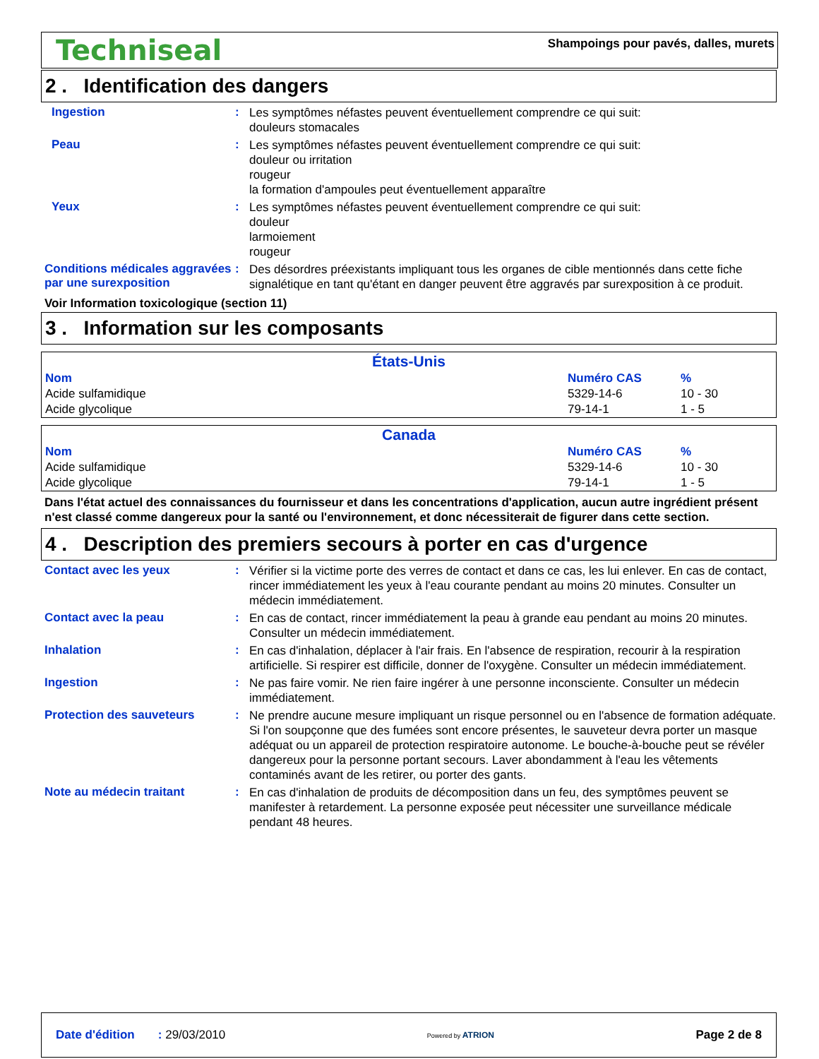Techniseal
Shampoings pour pavés, dalles, murets
2 . Identification des dangers
Ingestion :
Les symptômes néfastes peuvent éventuellement comprendre ce qui suit:
douleurs stomacales
Peau :
Les symptômes néfastes peuvent éventuellement comprendre ce qui suit:
douleur ou irritation
rougeur
la formation d'ampoules peut éventuellement apparaître
Yeux :
Les symptômes néfastes peuvent éventuellement comprendre ce qui suit:
douleur
larmoiement
rougeur
Conditions médicales aggravées par une surexposition
:
Des désordres préexistants impliquant tous les organes de cible mentionnés dans cette fiche signalétique en tant qu'étant en danger peuvent être aggravés par surexposition à ce produit.
Voir Information toxicologique (section 11)
3 . Information sur les composants
| États-Unis | | |
| --- | --- | --- |
| Nom | Numéro CAS | % |
| Acide sulfamidique | 5329-14-6 | 10 - 30 |
| Acide glycolique | 79-14-1 | 1 - 5 |
| Canada | | |
| --- | --- | --- |
| Nom | Numéro CAS | % |
| Acide sulfamidique | 5329-14-6 | 10 - 30 |
| Acide glycolique | 79-14-1 | 1 - 5 |
Dans l'état actuel des connaissances du fournisseur et dans les concentrations d'application, aucun autre ingrédient présent n'est classé comme dangereux pour la santé ou l'environnement, et donc nécessiterait de figurer dans cette section.
4 . Description des premiers secours à porter en cas d'urgence
Contact avec les yeux :
Vérifier si la victime porte des verres de contact et dans ce cas, les lui enlever. En cas de contact, rincer immédiatement les yeux à l'eau courante pendant au moins 20 minutes. Consulter un médecin immédiatement.
Contact avec la peau :
En cas de contact, rincer immédiatement la peau à grande eau pendant au moins 20 minutes. Consulter un médecin immédiatement.
Inhalation :
En cas d'inhalation, déplacer à l'air frais. En l'absence de respiration, recourir à la respiration artificielle. Si respirer est difficile, donner de l'oxygène. Consulter un médecin immédiatement.
Ingestion :
Ne pas faire vomir. Ne rien faire ingérer à une personne inconsciente. Consulter un médecin immédiatement.
Protection des sauveteurs :
Ne prendre aucune mesure impliquant un risque personnel ou en l'absence de formation adéquate. Si l'on soupçonne que des fumées sont encore présentes, le sauveteur devra porter un masque adéquat ou un appareil de protection respiratoire autonome. Le bouche-à-bouche peut se révéler dangereux pour la personne portant secours. Laver abondamment à l'eau les vêtements contaminés avant de les retirer, ou porter des gants.
Note au médecin traitant :
En cas d'inhalation de produits de décomposition dans un feu, des symptômes peuvent se manifester à retardement. La personne exposée peut nécessiter une surveillance médicale pendant 48 heures.
Date d'édition : 29/03/2010
Powered by ATRION
Page 2 de 8